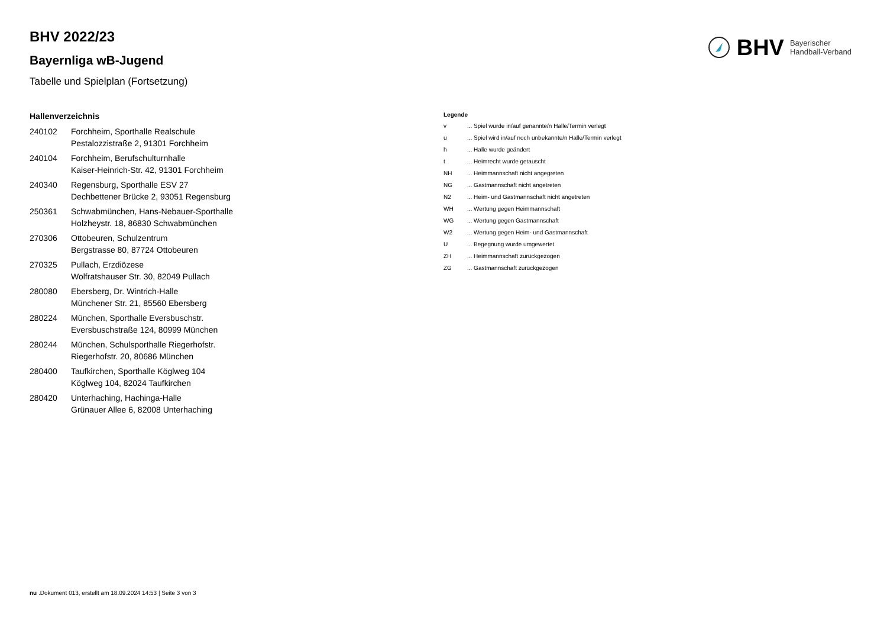BHV Bayerischer
Handball-Verband
BHV 2022/23
Bayernliga wB-Jugend
Tabelle und Spielplan (Fortsetzung)
Hallenverzeichnis
| 240102 | Forchheim, Sporthalle Realschule Pestalozzistraße 2, 91301 Forchheim |
| 240104 | Forchheim, Berufschulturnhalle Kaiser-Heinrich-Str. 42, 91301 Forchheim |
| 240340 | Regensburg, Sporthalle ESV 27 Dechbettener Brücke 2, 93051 Regensburg |
| 250361 | Schwabmünchen, Hans-Nebauer-Sporthalle Holzheystr. 18, 86830 Schwabmünchen |
| 270306 | Ottobeuren, Schulzentrum Bergstrasse 80, 87724 Ottobeuren |
| 270325 | Pullach, Erzdiözese Wolfratshauser Str. 30, 82049 Pullach |
| 280080 | Ebersberg, Dr. Wintrich-Halle Münchener Str. 21, 85560 Ebersberg |
| 280224 | München, Sporthalle Eversbuschstr. Eversbuschstraße 124, 80999 München |
| 280244 | München, Schulsporthalle Riegerhofstr. Riegerhofstr. 20, 80686 München |
| 280400 | Taufkirchen, Sporthalle Köglweg 104 Köglweg 104, 82024 Taufkirchen |
| 280420 | Unterhaching, Hachinga-Halle Grünauer Allee 6, 82008 Unterhaching |
Legende
| v | ... Spiel wurde in/auf genannte/n Halle/Termin verlegt |
| u | ... Spiel wird in/auf noch unbekannte/n Halle/Termin verlegt |
| h | ... Halle wurde geändert |
| t | ... Heimrecht wurde getauscht |
| NH | ... Heimmannschaft nicht angegreten |
| NG | ... Gastmannschaft nicht angetreten |
| N2 | ... Heim- und Gastmannschaft nicht angetreten |
| WH | ... Wertung gegen Heimmannschaft |
| WG | ... Wertung gegen Gastmannschaft |
| W2 | ... Wertung gegen Heim- und Gastmannschaft |
| U | ... Begegnung wurde umgewertet |
| ZH | ... Heimmannschaft zurückgezogen |
| ZG | ... Gastmannschaft zurückgezogen |
nu .Dokument 013, erstellt am 18.09.2024 14:53 | Seite 3 von 3